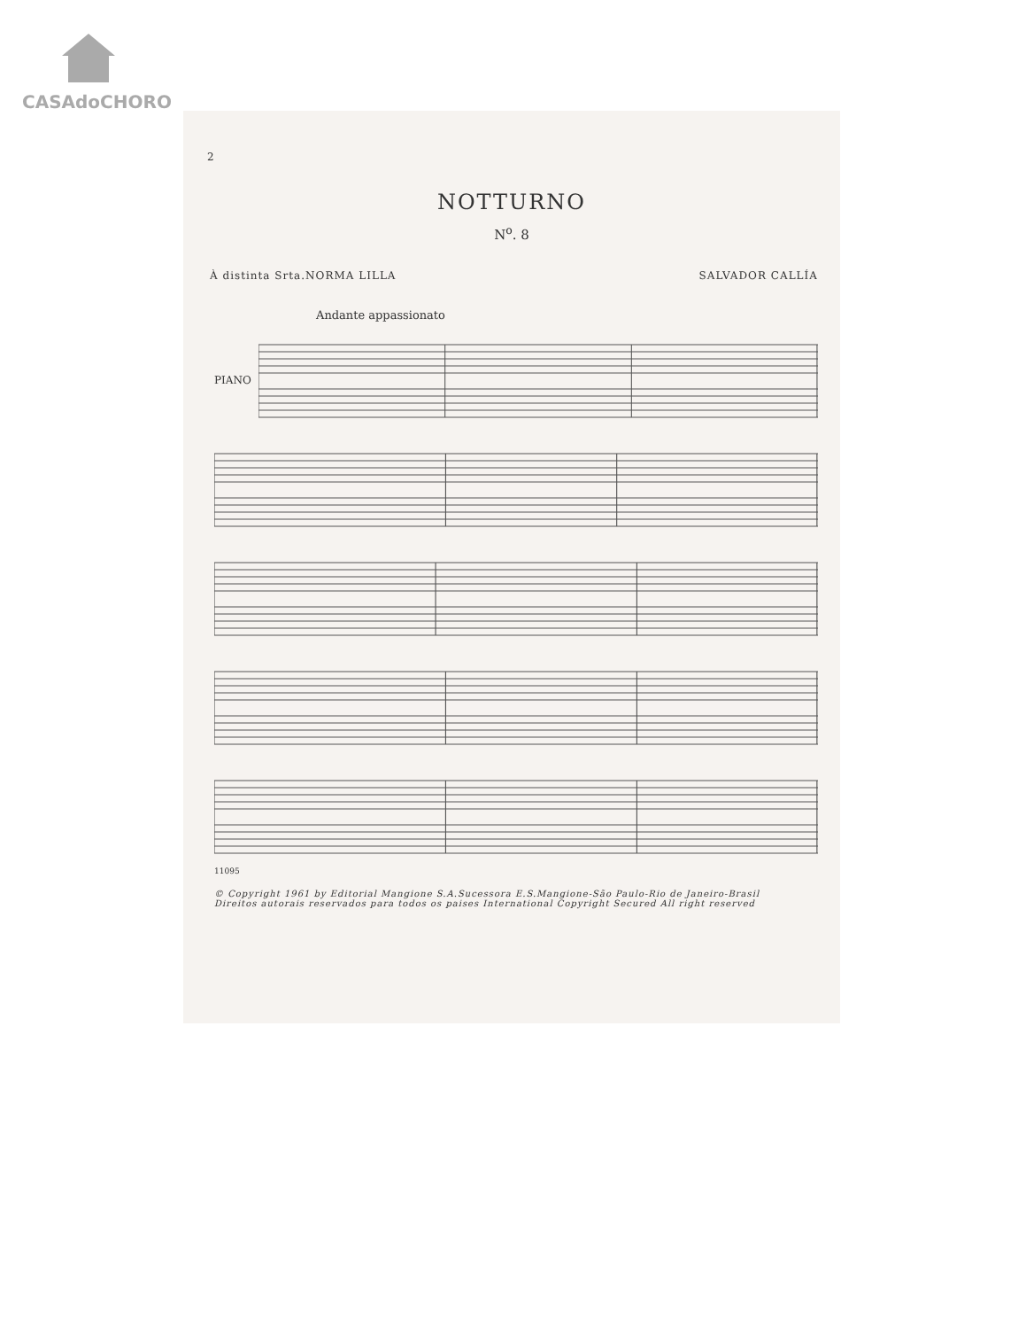CASAdoCHORO
2
NOTTURNO
N<sup>o</sup>. 8
À distinta Srta.NORMA LILLA SALVADOR CALLÍA
Andante appassionato
PIANO
11095
© Copyright 1961 by Editorial Mangione S.A.Sucessora E.S.Mangione-São Paulo-Rio de Janeiro-Brasil
Direitos autorais reservados para todos os paises International Copyright Secured All right reserved